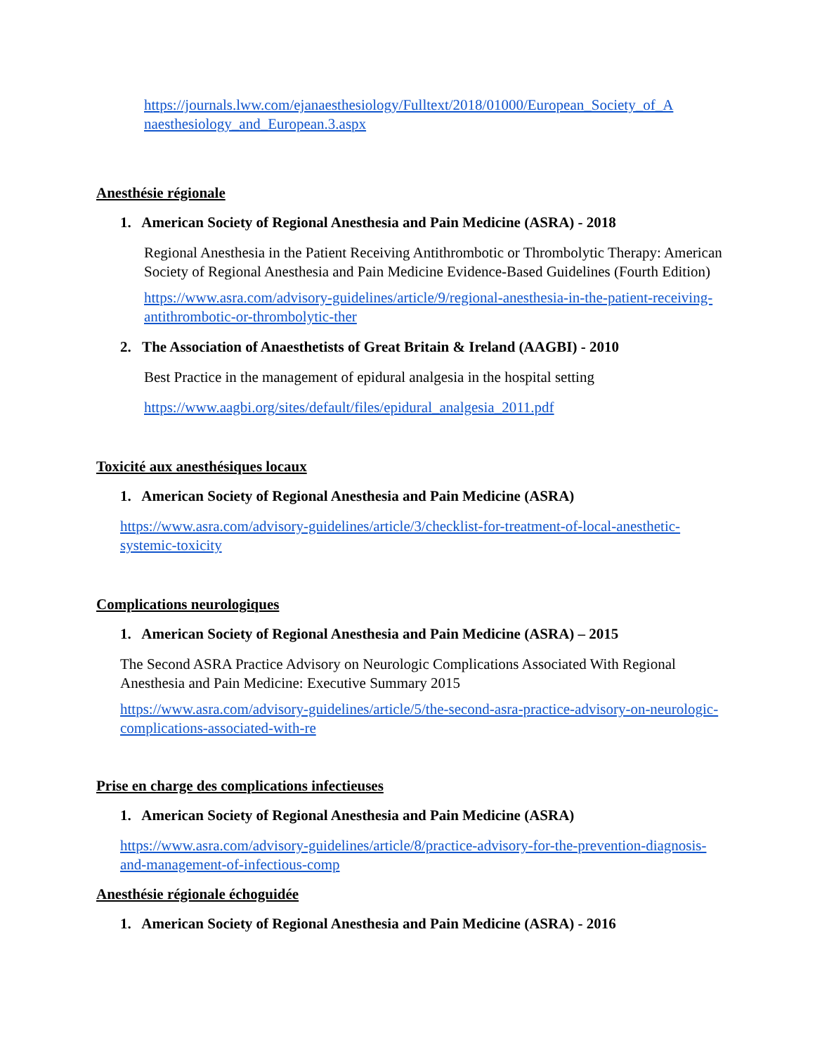https://journals.lww.com/ejanaesthesiology/Fulltext/2018/01000/European_Society_of_A naesthesiology_and_European.3.aspx
Anesthésie régionale
1. American Society of Regional Anesthesia and Pain Medicine (ASRA) - 2018
Regional Anesthesia in the Patient Receiving Antithrombotic or Thrombolytic Therapy: American Society of Regional Anesthesia and Pain Medicine Evidence-Based Guidelines (Fourth Edition)
https://www.asra.com/advisory-guidelines/article/9/regional-anesthesia-in-the-patient-receiving-antithrombotic-or-thrombolytic-ther
2. The Association of Anaesthetists of Great Britain & Ireland (AAGBI) - 2010
Best Practice in the management of epidural analgesia in the hospital setting
https://www.aagbi.org/sites/default/files/epidural_analgesia_2011.pdf
Toxicité aux anesthésiques locaux
1. American Society of Regional Anesthesia and Pain Medicine (ASRA)
https://www.asra.com/advisory-guidelines/article/3/checklist-for-treatment-of-local-anesthetic-systemic-toxicity
Complications neurologiques
1. American Society of Regional Anesthesia and Pain Medicine (ASRA) – 2015
The Second ASRA Practice Advisory on Neurologic Complications Associated With Regional Anesthesia and Pain Medicine: Executive Summary 2015
https://www.asra.com/advisory-guidelines/article/5/the-second-asra-practice-advisory-on-neurologic-complications-associated-with-re
Prise en charge des complications infectieuses
1. American Society of Regional Anesthesia and Pain Medicine (ASRA)
https://www.asra.com/advisory-guidelines/article/8/practice-advisory-for-the-prevention-diagnosis-and-management-of-infectious-comp
Anesthésie régionale échoguidée
1. American Society of Regional Anesthesia and Pain Medicine (ASRA) - 2016